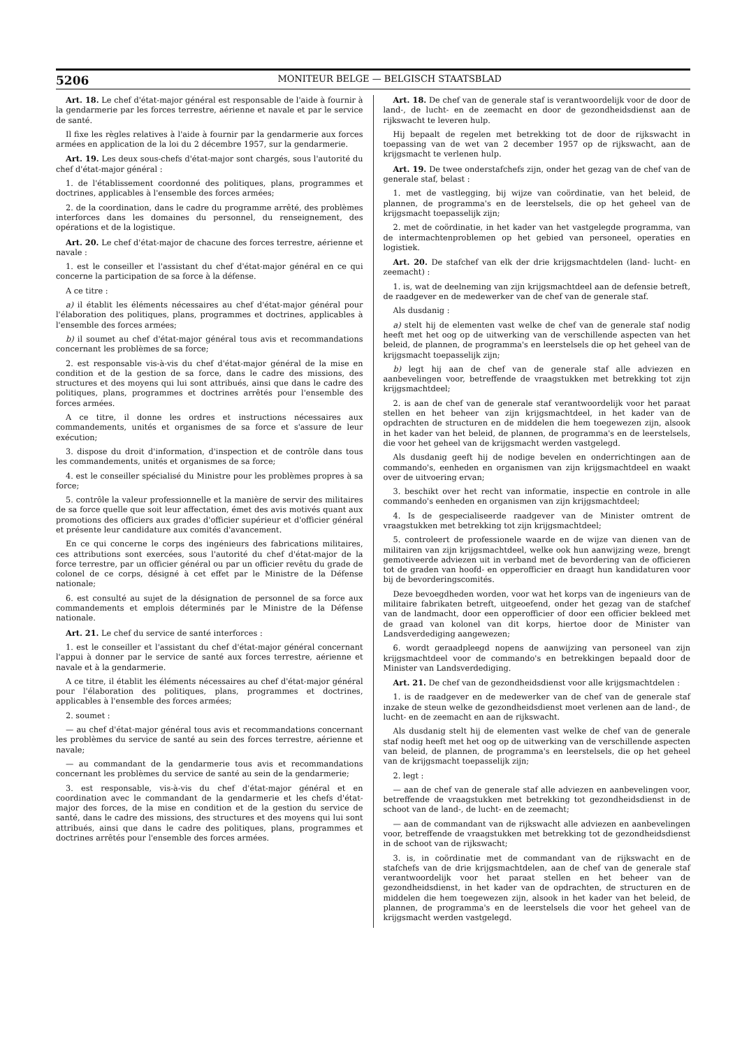5206 MONITEUR BELGE — BELGISCH STAATSBLAD
Art. 18. Le chef d'état-major général est responsable de l'aide à fournir à la gendarmerie par les forces terrestre, aérienne et navale et par le service de santé.
Il fixe les règles relatives à l'aide à fournir par la gendarmerie aux forces armées en application de la loi du 2 décembre 1957, sur la gendarmerie.
Art. 19. Les deux sous-chefs d'état-major sont chargés, sous l'autorité du chef d'état-major général :
1. de l'établissement coordonné des politiques, plans, programmes et doctrines, applicables à l'ensemble des forces armées;
2. de la coordination, dans le cadre du programme arrêté, des problèmes interforces dans les domaines du personnel, du renseignement, des opérations et de la logistique.
Art. 20. Le chef d'état-major de chacune des forces terrestre, aérienne et navale :
1. est le conseiller et l'assistant du chef d'état-major général en ce qui concerne la participation de sa force à la défense.
A ce titre :
a) il établit les éléments nécessaires au chef d'état-major général pour l'élaboration des politiques, plans, programmes et doctrines, applicables à l'ensemble des forces armées;
b) il soumet au chef d'état-major général tous avis et recommandations concernant les problèmes de sa force;
2. est responsable vis-à-vis du chef d'état-major général de la mise en condition et de la gestion de sa force, dans le cadre des missions, des structures et des moyens qui lui sont attribués, ainsi que dans le cadre des politiques, plans, programmes et doctrines arrêtés pour l'ensemble des forces armées.
A ce titre, il donne les ordres et instructions nécessaires aux commandements, unités et organismes de sa force et s'assure de leur exécution;
3. dispose du droit d'information, d'inspection et de contrôle dans tous les commandements, unités et organismes de sa force;
4. est le conseiller spécialisé du Ministre pour les problèmes propres à sa force;
5. contrôle la valeur professionnelle et la manière de servir des militaires de sa force quelle que soit leur affectation, émet des avis motivés quant aux promotions des officiers aux grades d'officier supérieur et d'officier général et présente leur candidature aux comités d'avancement.
En ce qui concerne le corps des ingénieurs des fabrications militaires, ces attributions sont exercées, sous l'autorité du chef d'état-major de la force terrestre, par un officier général ou par un officier revêtu du grade de colonel de ce corps, désigné à cet effet par le Ministre de la Défense nationale;
6. est consulté au sujet de la désignation de personnel de sa force aux commandements et emplois déterminés par le Ministre de la Défense nationale.
Art. 21. Le chef du service de santé interforces :
1. est le conseiller et l'assistant du chef d'état-major général concernant l'appui à donner par le service de santé aux forces terrestre, aérienne et navale et à la gendarmerie.
A ce titre, il établit les éléments nécessaires au chef d'état-major général pour l'élaboration des politiques, plans, programmes et doctrines, applicables à l'ensemble des forces armées;
2. soumet :
— au chef d'état-major général tous avis et recommandations concernant les problèmes du service de santé au sein des forces terrestre, aérienne et navale;
— au commandant de la gendarmerie tous avis et recommandations concernant les problèmes du service de santé au sein de la gendarmerie;
3. est responsable, vis-à-vis du chef d'état-major général et en coordination avec le commandant de la gendarmerie et les chefs d'état-major des forces, de la mise en condition et de la gestion du service de santé, dans le cadre des missions, des structures et des moyens qui lui sont attribués, ainsi que dans le cadre des politiques, plans, programmes et doctrines arrêtés pour l'ensemble des forces armées.
Art. 18. De chef van de generale staf is verantwoordelijk voor de door de land-, de lucht- en de zeemacht en door de gezondheidsdienst aan de rijkswacht te leveren hulp.
Hij bepaalt de regelen met betrekking tot de door de rijkswacht in toepassing van de wet van 2 december 1957 op de rijkswacht, aan de krijgsmacht te verlenen hulp.
Art. 19. De twee onderstafchefs zijn, onder het gezag van de chef van de generale staf, belast :
1. met de vastlegging, bij wijze van coördinatie, van het beleid, de plannen, de programma's en de leerstelsels, die op het geheel van de krijgsmacht toepasselijk zijn;
2. met de coördinatie, in het kader van het vastgelegde programma, van de intermachtenproblemen op het gebied van personeel, operaties en logistiek.
Art. 20. De stafchef van elk der drie krijgsmachtdelen (land- lucht- en zeemacht) :
1. is, wat de deelneming van zijn krijgsmachtdeel aan de defensie betreft, de raadgever en de medewerker van de chef van de generale staf.
Als dusdanig :
a) stelt hij de elementen vast welke de chef van de generale staf nodig heeft met het oog op de uitwerking van de verschillende aspecten van het beleid, de plannen, de programma's en leerstelsels die op het geheel van de krijgsmacht toepasselijk zijn;
b) legt hij aan de chef van de generale staf alle adviezen en aanbevelingen voor, betreffende de vraagstukken met betrekking tot zijn krijgsmachtdeel;
2. is aan de chef van de generale staf verantwoordelijk voor het paraat stellen en het beheer van zijn krijgsmachtdeel, in het kader van de opdrachten de structuren en de middelen die hem toegewezen zijn, alsook in het kader van het beleid, de plannen, de programma's en de leerstelsels, die voor het geheel van de krijgsmacht werden vastgelegd.
Als dusdanig geeft hij de nodige bevelen en onderrichtingen aan de commando's, eenheden en organismen van zijn krijgsmachtdeel en waakt over de uitvoering ervan;
3. beschikt over het recht van informatie, inspectie en controle in alle commando's eenheden en organismen van zijn krijgsmachtdeel;
4. Is de gespecialiseerde raadgever van de Minister omtrent de vraagstukken met betrekking tot zijn krijgsmachtdeel;
5. controleert de professionele waarde en de wijze van dienen van de militairen van zijn krijgsmachtdeel, welke ook hun aanwijzing weze, brengt gemotiveerde adviezen uit in verband met de bevordering van de officieren tot de graden van hoofd- en opperofficier en draagt hun kandidaturen voor bij de bevorderingscomités.
Deze bevoegdheden worden, voor wat het korps van de ingenieurs van de militaire fabrikaten betreft, uitgeoefend, onder het gezag van de stafchef van de landmacht, door een opperofficier of door een officier bekleed met de graad van kolonel van dit korps, hiertoe door de Minister van Landsverdediging aangewezen;
6. wordt geraadpleegd nopens de aanwijzing van personeel van zijn krijgsmachtdeel voor de commando's en betrekkingen bepaald door de Minister van Landsverdediging.
Art. 21. De chef van de gezondheidsdienst voor alle krijgsmachtdelen :
1. is de raadgever en de medewerker van de chef van de generale staf inzake de steun welke de gezondheidsdienst moet verlenen aan de land-, de lucht- en de zeemacht en aan de rijkswacht.
Als dusdanig stelt hij de elementen vast welke de chef van de generale staf nodig heeft met het oog op de uitwerking van de verschillende aspecten van beleid, de plannen, de programma's en leerstelsels, die op het geheel van de krijgsmacht toepasselijk zijn;
2. legt :
— aan de chef van de generale staf alle adviezen en aanbevelingen voor, betreffende de vraagstukken met betrekking tot gezondheidsdienst in de schoot van de land-, de lucht- en de zeemacht;
— aan de commandant van de rijkswacht alle adviezen en aanbevelingen voor, betreffende de vraagstukken met betrekking tot de gezondheidsdienst in de schoot van de rijkswacht;
3. is, in coördinatie met de commandant van de rijkswacht en de stafchefs van de drie krijgsmachtdelen, aan de chef van de generale staf verantwoordelijk voor het paraat stellen en het beheer van de gezondheidsdienst, in het kader van de opdrachten, de structuren en de middelen die hem toegewezen zijn, alsook in het kader van het beleid, de plannen, de programma's en de leerstelsels die voor het geheel van de krijgsmacht werden vastgelegd.